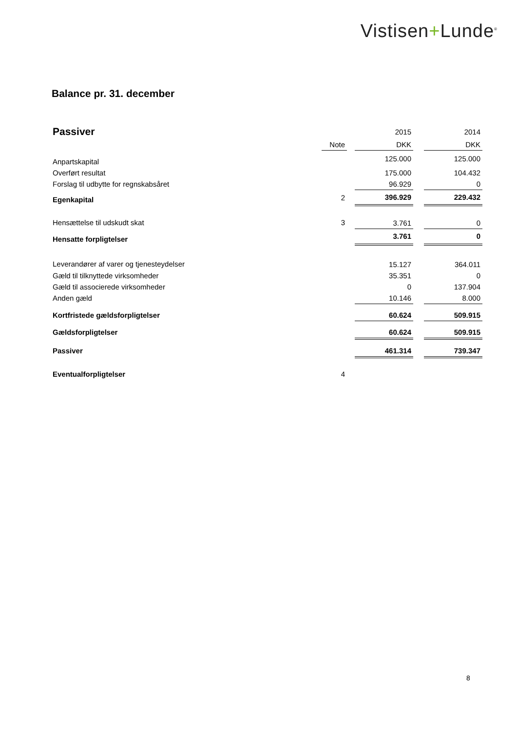Vistisen+Lunde<sup>®</sup>
Balance pr. 31. december
| Passiver | | | 2015 | | 2014 |
| --- | --- | --- | --- | --- | --- |
| | Note | | DKK | | DKK |
| Anpartskapital | | | 125.000 | | 125.000 |
| Overført resultat | | | 175.000 | | 104.432 |
| Forslag til udbytte for regnskabsåret | | | 96.929 | | 0 |
| Egenkapital | 2 | | 396.929 | | 229.432 |
| Hensættelse til udskudt skat | 3 | | 3.761 | | 0 |
| Hensatte forpligtelser | | | 3.761 | | 0 |
| Leverandører af varer og tjenesteydelser | | | 15.127 | | 364.011 |
| Gæld til tilknyttede virksomheder | | | 35.351 | | 0 |
| Gæld til associerede virksomheder | | | 0 | | 137.904 |
| Anden gæld | | | 10.146 | | 8.000 |
| Kortfristede gældsforpligtelser | | | 60.624 | | 509.915 |
| Gældsforpligtelser | | | 60.624 | | 509.915 |
| Passiver | | | 461.314 | | 739.347 |
| Eventualforpligtelser | 4 | | | | |
8